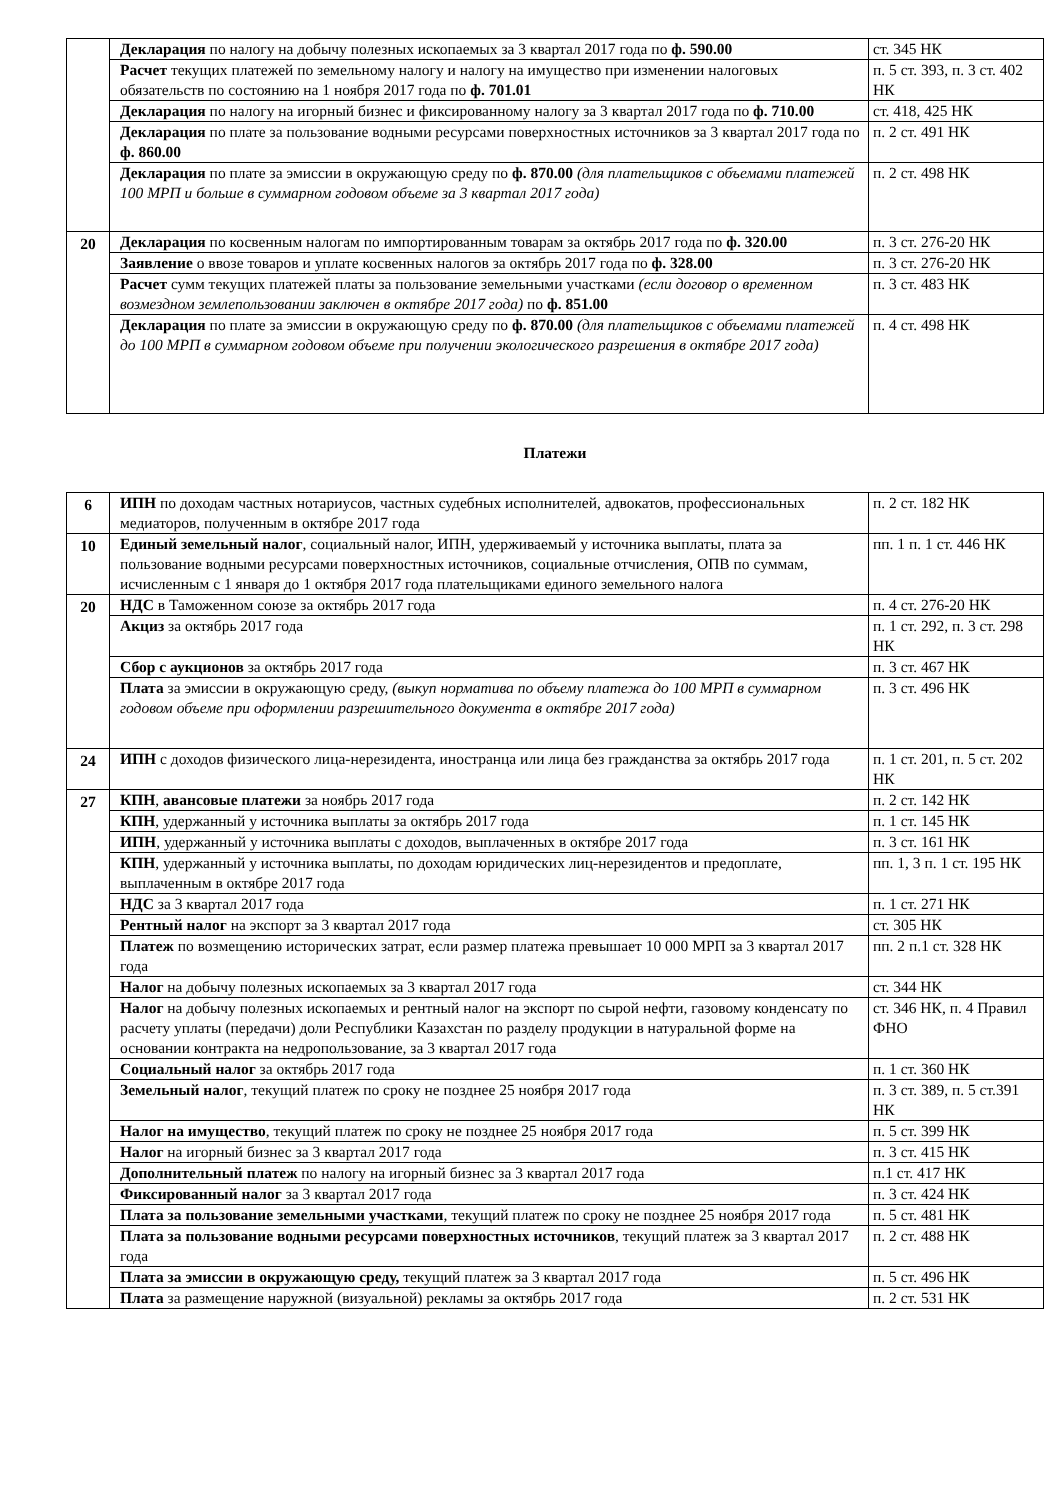| | Декларация по налогу на добычу полезных ископаемых за 3 квартал 2017 года по ф. 590.00 | ст. 345 НК |
| | Расчет текущих платежей по земельному налогу и налогу на имущество при изменении налоговых обязательств по состоянию на 1 ноября 2017 года по ф. 701.01 | п. 5 ст. 393, п. 3 ст. 402 НК |
| | Декларация по налогу на игорный бизнес и фиксированному налогу за 3 квартал 2017 года по ф. 710.00 | ст. 418, 425 НК |
| | Декларация по плате за пользование водными ресурсами поверхностных источников за 3 квартал 2017 года по ф. 860.00 | п. 2 ст. 491 НК |
| | Декларация по плате за эмиссии в окружающую среду по ф. 870.00 (для плательщиков с объемами платежей 100 МРП и больше в суммарном годовом объеме за 3 квартал 2017 года) | п. 2 ст. 498 НК |
| 20 | Декларация по косвенным налогам по импортированным товарам за октябрь 2017 года по ф. 320.00 | п. 3 ст. 276-20 НК |
| | Заявление о ввозе товаров и уплате косвенных налогов за октябрь 2017 года по ф. 328.00 | п. 3 ст. 276-20 НК |
| | Расчет сумм текущих платежей платы за пользование земельными участками (если договор о временном возмездном землепользовании заключен в октябре 2017 года) по ф. 851.00 | п. 3 ст. 483 НК |
| | Декларация по плате за эмиссии в окружающую среду по ф. 870.00 (для плательщиков с объемами платежей до 100 МРП в суммарном годовом объеме при получении экологического разрешения в октябре 2017 года) | п. 4 ст. 498 НК |
Платежи
| 6 | ИПН по доходам частных нотариусов, частных судебных исполнителей, адвокатов, профессиональных медиаторов, полученным в октябре 2017 года | п. 2 ст. 182 НК |
| 10 | Единый земельный налог , социальный налог, ИПН, удерживаемый у источника выплаты, плата за пользование водными ресурсами поверхностных источников, социальные отчисления, ОПВ по суммам, исчисленным с 1 января до 1 октября 2017 года плательщиками единого земельного налога | пп. 1 п. 1 ст. 446 НК |
| 20 | НДС в Таможенном союзе за октябрь 2017 года | п. 4 ст. 276-20 НК |
| | Акциз за октябрь 2017 года | п. 1 ст. 292, п. 3 ст. 298 НК |
| | Сбор с аукционов за октябрь 2017 года | п. 3 ст. 467 НК |
| | Плата за эмиссии в окружающую среду, (выкуп норматива по объему платежа до 100 МРП в суммарном годовом объеме при оформлении разрешительного документа в октябре 2017 года) | п. 3 ст. 496 НК |
| 24 | ИПН с доходов физического лица-нерезидента, иностранца или лица без гражданства за октябрь 2017 года | п. 1 ст. 201, п. 5 ст. 202 НК |
| 27 | КПН , авансовые платежи за ноябрь 2017 года | п. 2 ст. 142 НК |
| | КПН , удержанный у источника выплаты за октябрь 2017 года | п. 1 ст. 145 НК |
| | ИПН , удержанный у источника выплаты с доходов, выплаченных в октябре 2017 года | п. 3 ст. 161 НК |
| | КПН , удержанный у источника выплаты, по доходам юридических лиц-нерезидентов и предоплате, выплаченным в октябре 2017 года | пп. 1, 3 п. 1 ст. 195 НК |
| | НДС за 3 квартал 2017 года | п. 1 ст. 271 НК |
| | Рентный налог на экспорт за 3 квартал 2017 года | ст. 305 НК |
| | Платеж по возмещению исторических затрат, если размер платежа превышает 10 000 МРП за 3 квартал 2017 года | пп. 2 п.1 ст. 328 НК |
| | Налог на добычу полезных ископаемых за 3 квартал 2017 года | ст. 344 НК |
| | Налог на добычу полезных ископаемых и рентный налог на экспорт по сырой нефти, газовому конденсату по расчету уплаты (передачи) доли Республики Казахстан по разделу продукции в натуральной форме на основании контракта на недропользование, за 3 квартал 2017 года | ст. 346 НК, п. 4 Правил ФНО |
| | Социальный налог за октябрь 2017 года | п. 1 ст. 360 НК |
| | Земельный налог , текущий платеж по сроку не позднее 25 ноября 2017 года | п. 3 ст. 389, п. 5 ст.391 НК |
| | Налог на имущество , текущий платеж по сроку не позднее 25 ноября 2017 года | п. 5 ст. 399 НК |
| | Налог на игорный бизнес за 3 квартал 2017 года | п. 3 ст. 415 НК |
| | Дополнительный платеж по налогу на игорный бизнес за 3 квартал 2017 года | п.1 ст. 417 НК |
| | Фиксированный налог за 3 квартал 2017 года | п. 3 ст. 424 НК |
| | Плата за пользование земельными участками , текущий платеж по сроку не позднее 25 ноября 2017 года | п. 5 ст. 481 НК |
| | Плата за пользование водными ресурсами поверхностных источников , текущий платеж за 3 квартал 2017 года | п. 2 ст. 488 НК |
| | Плата за эмиссии в окружающую среду, текущий платеж за 3 квартал 2017 года | п. 5 ст. 496 НК |
| | Плата за размещение наружной (визуальной) рекламы за октябрь 2017 года | п. 2 ст. 531 НК |